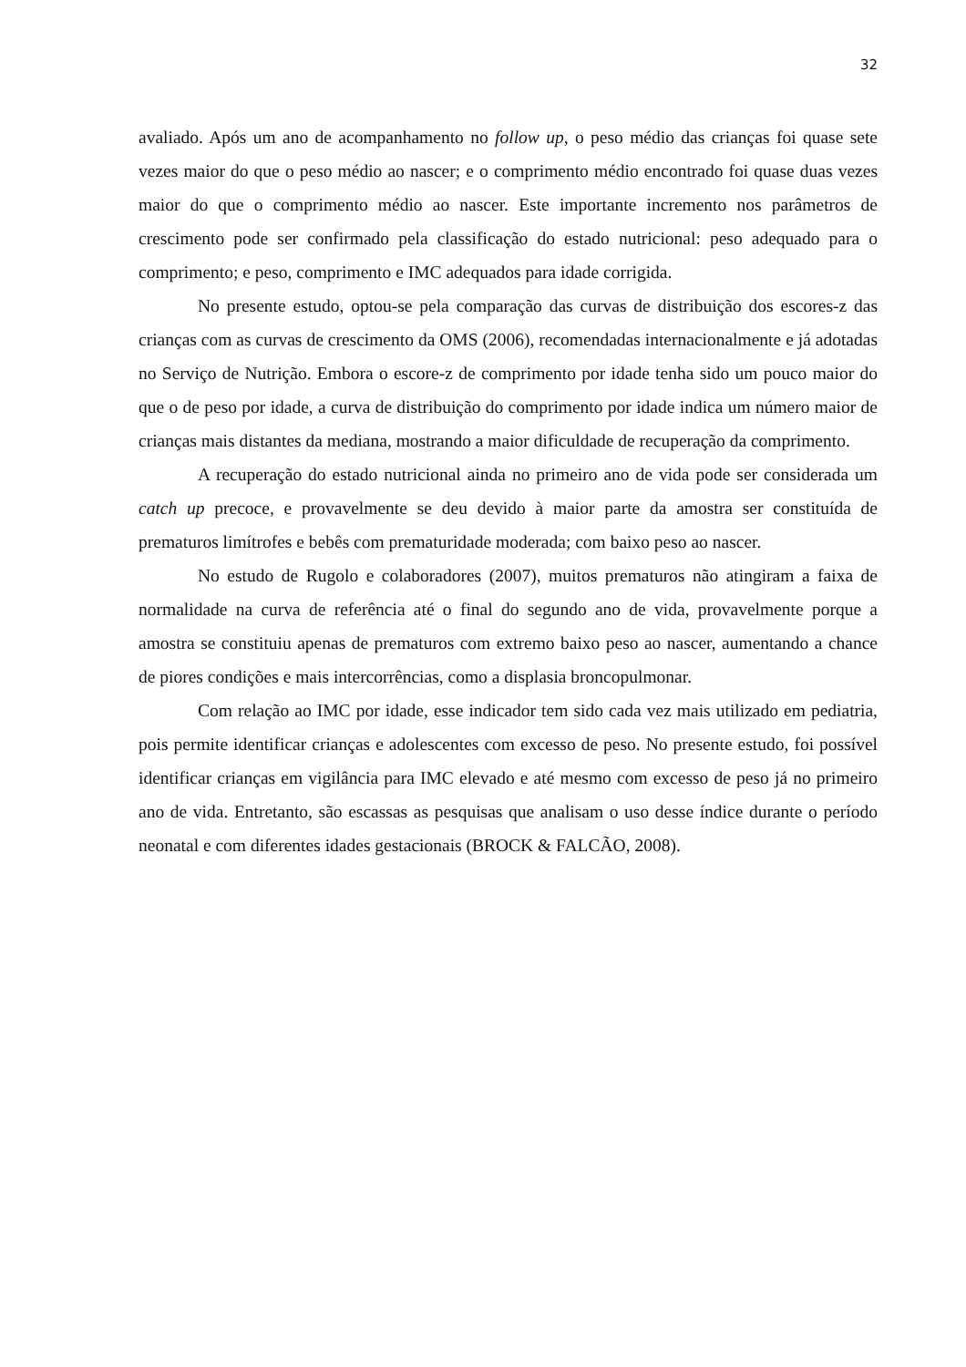32
avaliado. Após um ano de acompanhamento no follow up, o peso médio das crianças foi quase sete vezes maior do que o peso médio ao nascer; e o comprimento médio encontrado foi quase duas vezes maior do que o comprimento médio ao nascer. Este importante incremento nos parâmetros de crescimento pode ser confirmado pela classificação do estado nutricional: peso adequado para o comprimento; e peso, comprimento e IMC adequados para idade corrigida.
No presente estudo, optou-se pela comparação das curvas de distribuição dos escores-z das crianças com as curvas de crescimento da OMS (2006), recomendadas internacionalmente e já adotadas no Serviço de Nutrição. Embora o escore-z de comprimento por idade tenha sido um pouco maior do que o de peso por idade, a curva de distribuição do comprimento por idade indica um número maior de crianças mais distantes da mediana, mostrando a maior dificuldade de recuperação da comprimento.
A recuperação do estado nutricional ainda no primeiro ano de vida pode ser considerada um catch up precoce, e provavelmente se deu devido à maior parte da amostra ser constituída de prematuros limítrofes e bebês com prematuridade moderada; com baixo peso ao nascer.
No estudo de Rugolo e colaboradores (2007), muitos prematuros não atingiram a faixa de normalidade na curva de referência até o final do segundo ano de vida, provavelmente porque a amostra se constituiu apenas de prematuros com extremo baixo peso ao nascer, aumentando a chance de piores condições e mais intercorrências, como a displasia broncopulmonar.
Com relação ao IMC por idade, esse indicador tem sido cada vez mais utilizado em pediatria, pois permite identificar crianças e adolescentes com excesso de peso. No presente estudo, foi possível identificar crianças em vigilância para IMC elevado e até mesmo com excesso de peso já no primeiro ano de vida. Entretanto, são escassas as pesquisas que analisam o uso desse índice durante o período neonatal e com diferentes idades gestacionais (BROCK & FALCÃO, 2008).